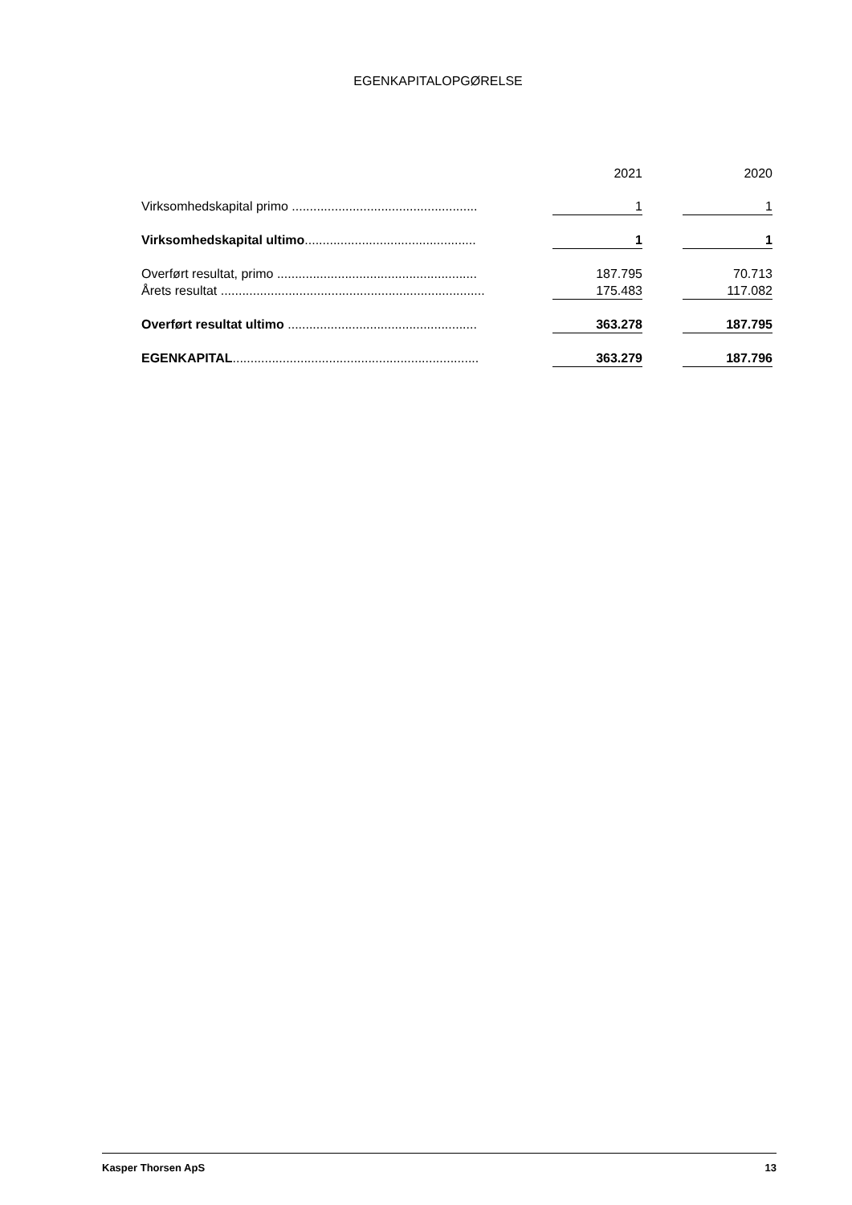EGENKAPITALOPGØRELSE
| | | 2021 | | 2020 |
| --- | --- | --- | --- | --- |
| Virksomhedskapital primo .................................................... | | 1 | | 1 |
| Virksomhedskapital ultimo ................................................ | | 1 | | 1 |
| Overført resultat, primo ........................................................ | | 187.795 | | 70.713 |
| Årets resultat .......................................................................... | | 175.483 | | 117.082 |
| Overført resultat ultimo ..................................................... | | 363.278 | | 187.795 |
| EGENKAPITAL ..................................................................... | | 363.279 | | 187.796 |
Kasper Thorsen ApS 13